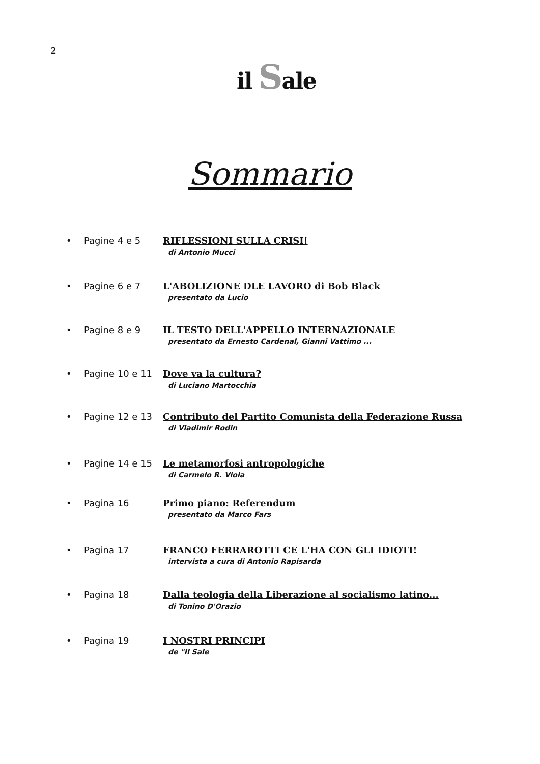2
il Sale
Sommario
• Pagine 4 e 5 RIFLESSIONI SULLA CRISI!
di Antonio Mucci
• Pagine 6 e 7 L'ABOLIZIONE DLE LAVORO di Bob Black
presentato da Lucio
• Pagine 8 e 9 IL TESTO DELL'APPELLO INTERNAZIONALE
presentato da Ernesto Cardenal, Gianni Vattimo ...
• Pagine 10 e 11 Dove va la cultura?
di Luciano Martocchia
• Pagine 12 e 13 Contributo del Partito Comunista della Federazione Russa
di Vladimir Rodin
• Pagine 14 e 15 Le metamorfosi antropologiche
di Carmelo R. Viola
• Pagina 16 Primo piano: Referendum
presentato da Marco Fars
• Pagina 17 FRANCO FERRAROTTI CE L'HA CON GLI IDIOTI!
intervista a cura di Antonio Rapisarda
• Pagina 18 Dalla teologia della Liberazione al socialismo latino...
di Tonino D'Orazio
• Pagina 19 I NOSTRI PRINCIPI
de "Il Sale